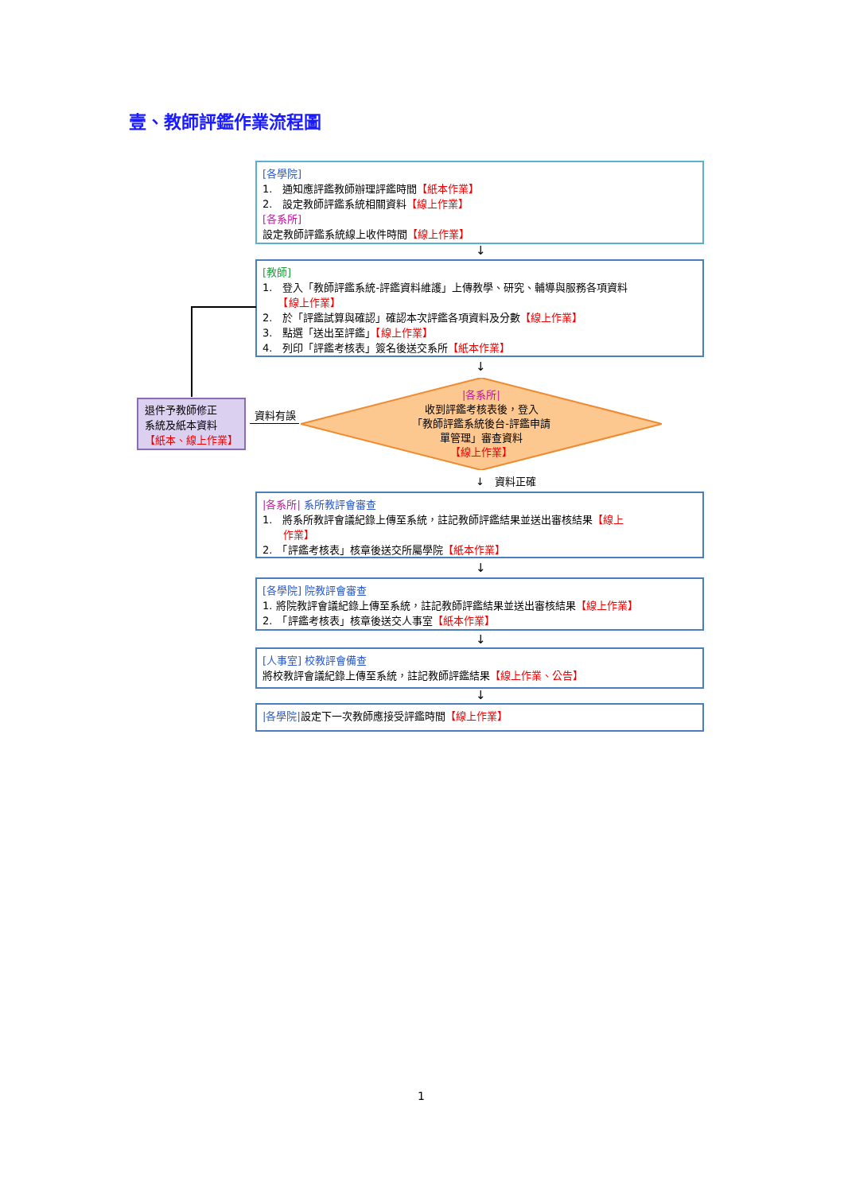壹、教師評鑑作業流程圖
[各學院]
1.　通知應評鑑教師辦理評鑑時間【紙本作業】
2.　設定教師評鑑系統相關資料【線上作業】
[各系所]
設定教師評鑑系統線上收件時間【線上作業】
↓
[教師]
1.　登入「教師評鑑系統-評鑑資料維護」上傳教學、研究、輔導與服務各項資料
　　【線上作業】
2.　於「評鑑試算與確認」確認本次評鑑各項資料及分數【線上作業】
3.　點選「送出至評鑑」【線上作業】
4.　列印「評鑑考核表」簽名後送交系所【紙本作業】
↓
|各系所|
收到評鑑考核表後，登入
「教師評鑑系統後台-評鑑申請
單管理」審查資料
【線上作業】
資料有誤
退件予教師修正
系統及紙本資料
【紙本、線上作業】
↓　資料正確
|各系所| 系所教評會審查
1.　將系所教評會議紀錄上傳至系統，註記教師評鑑結果並送出審核結果【線上
　　作業】
2.　「評鑑考核表」核章後送交所屬學院【紙本作業】
↓
[各學院] 院教評會審查
1. 將院教評會議紀錄上傳至系統，註記教師評鑑結果並送出審核結果【線上作業】
2.　「評鑑考核表」核章後送交人事室【紙本作業】
↓
[人事室] 校教評會備查
將校教評會議紀錄上傳至系統，註記教師評鑑結果【線上作業、公告】
↓
|各學院|設定下一次教師應接受評鑑時間【線上作業】
1